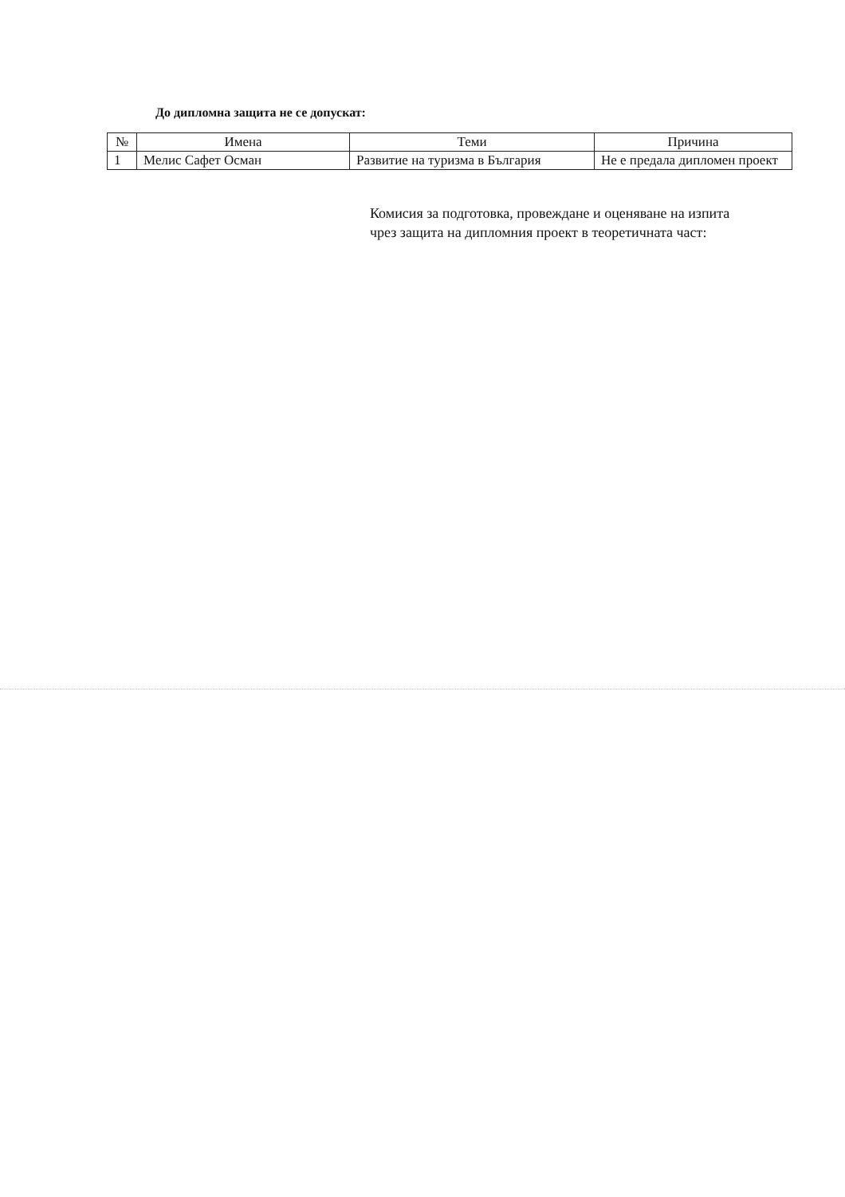До дипломна защита не се допускат:
| № | Имена | Теми | Причина |
| --- | --- | --- | --- |
| 1 | Мелис Сафет Осман | Развитие на туризма в България | Не е предала дипломен проект |
Комисия за подготовка, провеждане и оценяване на изпита чрез защита на дипломния проект в теоретичната част: